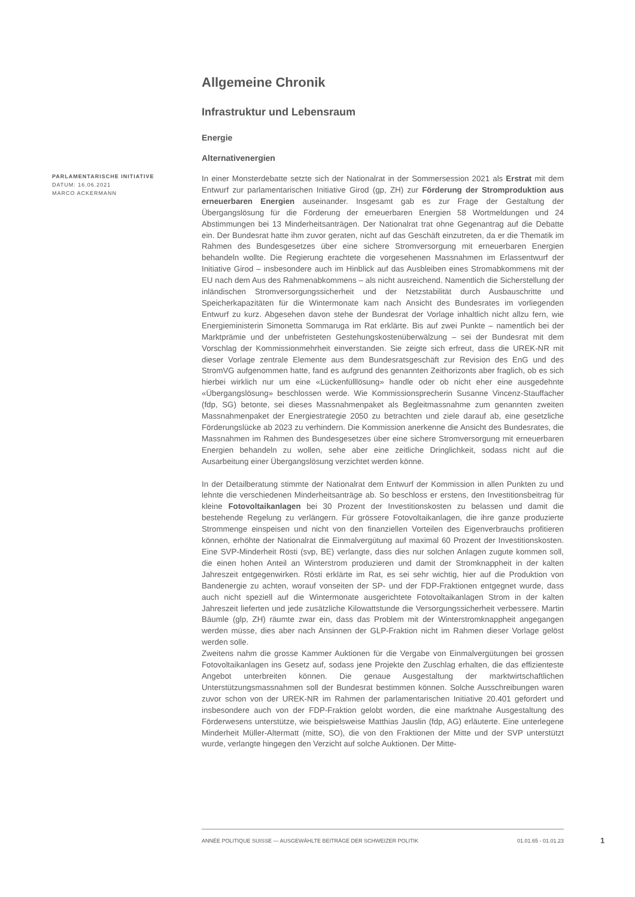PARLAMENTARISCHE INITIATIVE
DATUM: 16.06.2021
MARCO ACKERMANN
Allgemeine Chronik
Infrastruktur und Lebensraum
Energie
Alternativenergien
In einer Monsterdebatte setzte sich der Nationalrat in der Sommersession 2021 als Erstrat mit dem Entwurf zur parlamentarischen Initiative Girod (gp, ZH) zur Förderung der Stromproduktion aus erneuerbaren Energien auseinander. Insgesamt gab es zur Frage der Gestaltung der Übergangslösung für die Förderung der erneuerbaren Energien 58 Wortmeldungen und 24 Abstimmungen bei 13 Minderheitsanträgen. Der Nationalrat trat ohne Gegenantrag auf die Debatte ein. Der Bundesrat hatte ihm zuvor geraten, nicht auf das Geschäft einzutreten, da er die Thematik im Rahmen des Bundesgesetzes über eine sichere Stromversorgung mit erneuerbaren Energien behandeln wollte. Die Regierung erachtete die vorgesehenen Massnahmen im Erlassentwurf der Initiative Girod – insbesondere auch im Hinblick auf das Ausbleiben eines Stromabkommens mit der EU nach dem Aus des Rahmenabkommens – als nicht ausreichend. Namentlich die Sicherstellung der inländischen Stromversorgungssicherheit und der Netzstabilität durch Ausbauschritte und Speicherkapazitäten für die Wintermonate kam nach Ansicht des Bundesrates im vorliegenden Entwurf zu kurz. Abgesehen davon stehe der Bundesrat der Vorlage inhaltlich nicht allzu fern, wie Energieministerin Simonetta Sommaruga im Rat erklärte. Bis auf zwei Punkte – namentlich bei der Marktprämie und der unbefristeten Gestehungskostenüberwälzung – sei der Bundesrat mit dem Vorschlag der Kommissionmehrheit einverstanden. Sie zeigte sich erfreut, dass die UREK-NR mit dieser Vorlage zentrale Elemente aus dem Bundesratsgeschäft zur Revision des EnG und des StromVG aufgenommen hatte, fand es aufgrund des genannten Zeithorizonts aber fraglich, ob es sich hierbei wirklich nur um eine «Lückenfülllösung» handle oder ob nicht eher eine ausgedehnte «Übergangslösung» beschlossen werde. Wie Kommissionsprecherin Susanne Vincenz-Stauffacher (fdp, SG) betonte, sei dieses Massnahmenpaket als Begleitmassnahme zum genannten zweiten Massnahmenpaket der Energiestrategie 2050 zu betrachten und ziele darauf ab, eine gesetzliche Förderungslücke ab 2023 zu verhindern. Die Kommission anerkenne die Ansicht des Bundesrates, die Massnahmen im Rahmen des Bundesgesetzes über eine sichere Stromversorgung mit erneuerbaren Energien behandeln zu wollen, sehe aber eine zeitliche Dringlichkeit, sodass nicht auf die Ausarbeitung einer Übergangslösung verzichtet werden könne.
In der Detailberatung stimmte der Nationalrat dem Entwurf der Kommission in allen Punkten zu und lehnte die verschiedenen Minderheitsanträge ab. So beschloss er erstens, den Investitionsbeitrag für kleine Fotovoltaikanlagen bei 30 Prozent der Investitionskosten zu belassen und damit die bestehende Regelung zu verlängern. Für grössere Fotovoltaikanlagen, die ihre ganze produzierte Strommenge einspeisen und nicht von den finanziellen Vorteilen des Eigenverbrauchs profitieren können, erhöhte der Nationalrat die Einmalvergütung auf maximal 60 Prozent der Investitionskosten. Eine SVP-Minderheit Rösti (svp, BE) verlangte, dass dies nur solchen Anlagen zugute kommen soll, die einen hohen Anteil an Winterstrom produzieren und damit der Stromknappheit in der kalten Jahreszeit entgegenwirken. Rösti erklärte im Rat, es sei sehr wichtig, hier auf die Produktion von Bandenergie zu achten, worauf vonseiten der SP- und der FDP-Fraktionen entgegnet wurde, dass auch nicht speziell auf die Wintermonate ausgerichtete Fotovoltaikanlagen Strom in der kalten Jahreszeit lieferten und jede zusätzliche Kilowattstunde die Versorgungssicherheit verbessere. Martin Bäumle (glp, ZH) räumte zwar ein, dass das Problem mit der Winterstromknappheit angegangen werden müsse, dies aber nach Ansinnen der GLP-Fraktion nicht im Rahmen dieser Vorlage gelöst werden solle.
Zweitens nahm die grosse Kammer Auktionen für die Vergabe von Einmalvergütungen bei grossen Fotovoltaikanlagen ins Gesetz auf, sodass jene Projekte den Zuschlag erhalten, die das effizienteste Angebot unterbreiten können. Die genaue Ausgestaltung der marktwirtschaftlichen Unterstützungsmassnahmen soll der Bundesrat bestimmen können. Solche Ausschreibungen waren zuvor schon von der UREK-NR im Rahmen der parlamentarischen Initiative 20.401 gefordert und insbesondere auch von der FDP-Fraktion gelobt worden, die eine marktnahe Ausgestaltung des Förderwesens unterstütze, wie beispielsweise Matthias Jauslin (fdp, AG) erläuterte. Eine unterlegene Minderheit Müller-Altermatt (mitte, SO), die von den Fraktionen der Mitte und der SVP unterstützt wurde, verlangte hingegen den Verzicht auf solche Auktionen. Der Mitte-
ANNÉE POLITIQUE SUISSE — AUSGEWÄHLTE BEITRÄGE DER SCHWEIZER POLITIK 01.01.65 - 01.01.23
1